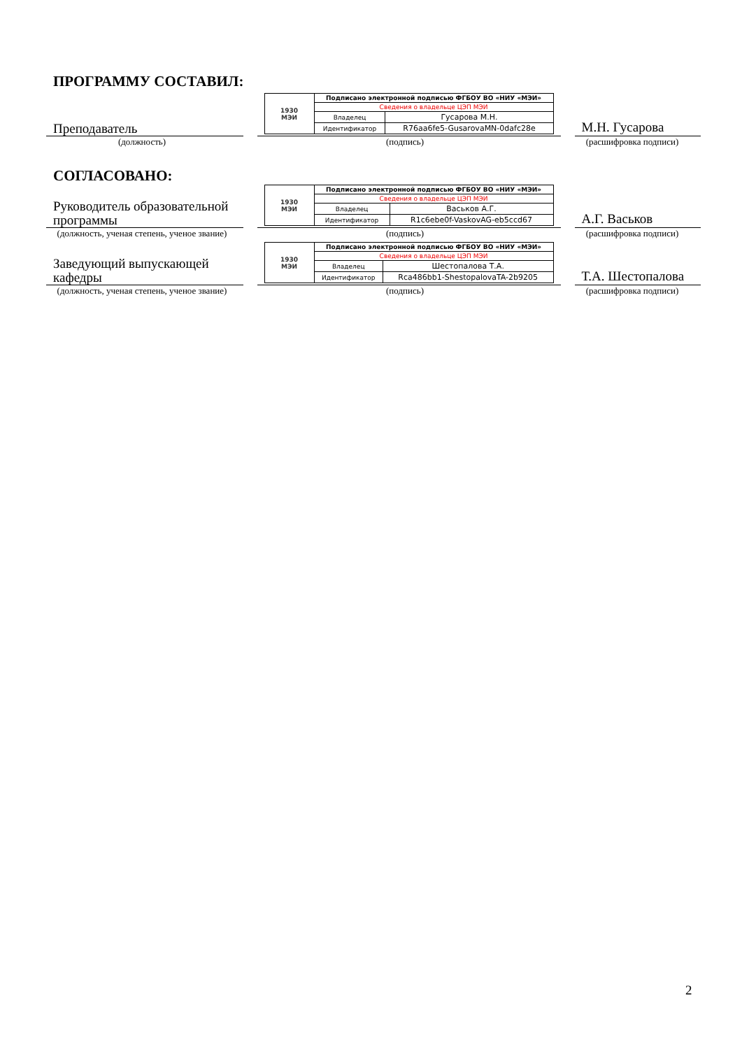ПРОГРАММУ СОСТАВИЛ:
Преподаватель
| 1930 МЭИ | Подписано электронной подписью ФГБОУ ВО «НИУ «МЭИ» | |
| | Сведения о владельце ЦЭП МЭИ | |
| | Владелец | Гусарова М.Н. |
| | Идентификатор | R76aa6fe5-GusarovaMN-0dafc28e |
М.Н. Гусарова
(должность) (подпись) (расшифровка подписи)
СОГЛАСОВАНО:
Руководитель образовательной программы
| 1930 МЭИ | Подписано электронной подписью ФГБОУ ВО «НИУ «МЭИ» | |
| | Сведения о владельце ЦЭП МЭИ | |
| | Владелец | Васьков А.Г. |
| | Идентификатор | R1c6ebe0f-VaskovAG-eb5ccd67 |
А.Г. Васьков
(должность, ученая степень, ученое звание)
(подпись) (расшифровка подписи)
Заведующий выпускающей кафедры
| 1930 МЭИ | Подписано электронной подписью ФГБОУ ВО «НИУ «МЭИ» | |
| | Сведения о владельце ЦЭП МЭИ | |
| | Владелец | Шестопалова Т.А. |
| | Идентификатор | Rca486bb1-ShestopalovaTA-2b9205 |
Т.А. Шестопалова
(должность, ученая степень, ученое звание)
(подпись) (расшифровка подписи)
2